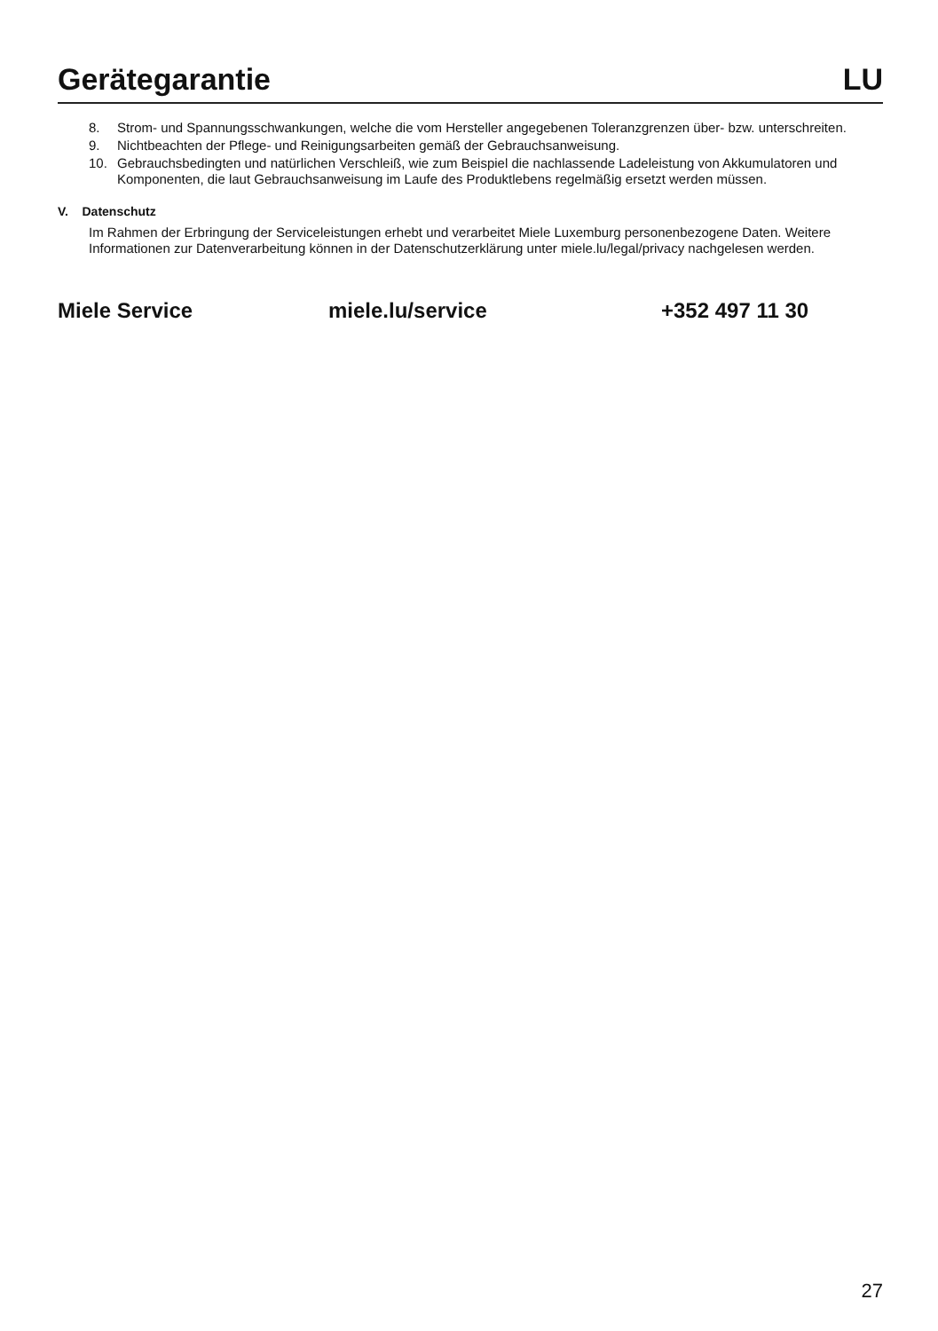Gerätegarantie LU
8. Strom- und Spannungsschwankungen, welche die vom Hersteller angegebenen Toleranzgrenzen über- bzw. unterschreiten.
9. Nichtbeachten der Pflege- und Reinigungsarbeiten gemäß der Gebrauchsanweisung.
10. Gebrauchsbedingten und natürlichen Verschleiß, wie zum Beispiel die nachlassende Ladeleistung von Akkumulatoren und Komponenten, die laut Gebrauchsanweisung im Laufe des Produktlebens regelmäßig ersetzt werden müssen.
V. Datenschutz
Im Rahmen der Erbringung der Serviceleistungen erhebt und verarbeitet Miele Luxemburg personenbezogene Daten. Weitere Informationen zur Datenverarbeitung können in der Datenschutzerklärung unter miele.lu/legal/privacy nachgelesen werden.
Miele Service miele.lu/service +352 497 11 30
27